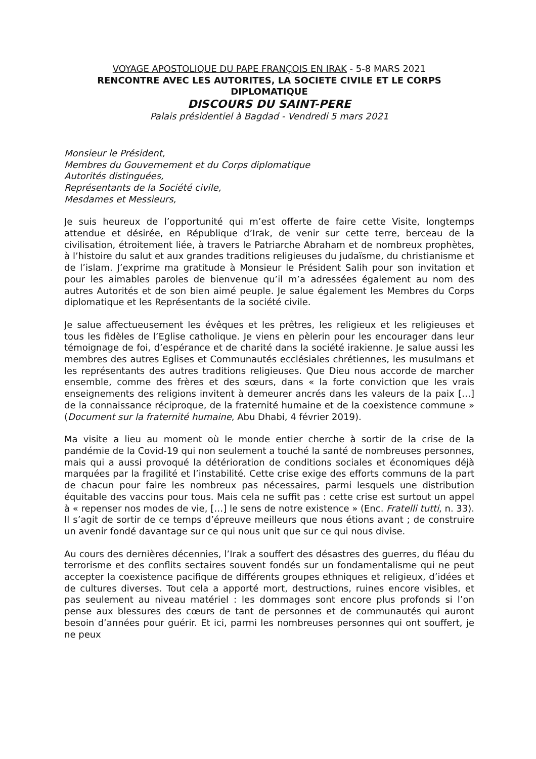VOYAGE APOSTOLIQUE DU PAPE FRANÇOIS EN IRAK - 5-8 MARS 2021
RENCONTRE AVEC LES AUTORITES, LA SOCIETE CIVILE ET LE CORPS DIPLOMATIQUE
DISCOURS DU SAINT-PERE
Palais présidentiel à Bagdad - Vendredi 5 mars 2021
Monsieur le Président,
Membres du Gouvernement et du Corps diplomatique
Autorités distinguées,
Représentants de la Société civile,
Mesdames et Messieurs,
Je suis heureux de l’opportunité qui m’est offerte de faire cette Visite, longtemps attendue et désirée, en République d’Irak, de venir sur cette terre, berceau de la civilisation, étroitement liée, à travers le Patriarche Abraham et de nombreux prophètes, à l’histoire du salut et aux grandes traditions religieuses du judaïsme, du christianisme et de l’islam. J’exprime ma gratitude à Monsieur le Président Salih pour son invitation et pour les aimables paroles de bienvenue qu’il m’a adressées également au nom des autres Autorités et de son bien aimé peuple. Je salue également les Membres du Corps diplomatique et les Représentants de la société civile.
Je salue affectueusement les évêques et les prêtres, les religieux et les religieuses et tous les fidèles de l’Eglise catholique. Je viens en pèlerin pour les encourager dans leur témoignage de foi, d’espérance et de charité dans la société irakienne. Je salue aussi les membres des autres Eglises et Communautés ecclésiales chrétiennes, les musulmans et les représentants des autres traditions religieuses. Que Dieu nous accorde de marcher ensemble, comme des frères et des sœurs, dans « la forte conviction que les vrais enseignements des religions invitent à demeurer ancrés dans les valeurs de la paix […] de la connaissance réciproque, de la fraternité humaine et de la coexistence commune » (Document sur la fraternité humaine, Abu Dhabi, 4 février 2019).
Ma visite a lieu au moment où le monde entier cherche à sortir de la crise de la pandémie de la Covid-19 qui non seulement a touché la santé de nombreuses personnes, mais qui a aussi provoqué la détérioration de conditions sociales et économiques déjà marquées par la fragilité et l’instabilité. Cette crise exige des efforts communs de la part de chacun pour faire les nombreux pas nécessaires, parmi lesquels une distribution équitable des vaccins pour tous. Mais cela ne suffit pas : cette crise est surtout un appel à « repenser nos modes de vie, […] le sens de notre existence » (Enc. Fratelli tutti, n. 33). Il s’agit de sortir de ce temps d’épreuve meilleurs que nous étions avant ; de construire un avenir fondé davantage sur ce qui nous unit que sur ce qui nous divise.
Au cours des dernières décennies, l’Irak a souffert des désastres des guerres, du fléau du terrorisme et des conflits sectaires souvent fondés sur un fondamentalisme qui ne peut accepter la coexistence pacifique de différents groupes ethniques et religieux, d’idées et de cultures diverses. Tout cela a apporté mort, destructions, ruines encore visibles, et pas seulement au niveau matériel : les dommages sont encore plus profonds si l’on pense aux blessures des cœurs de tant de personnes et de communautés qui auront besoin d’années pour guérir. Et ici, parmi les nombreuses personnes qui ont souffert, je ne peux